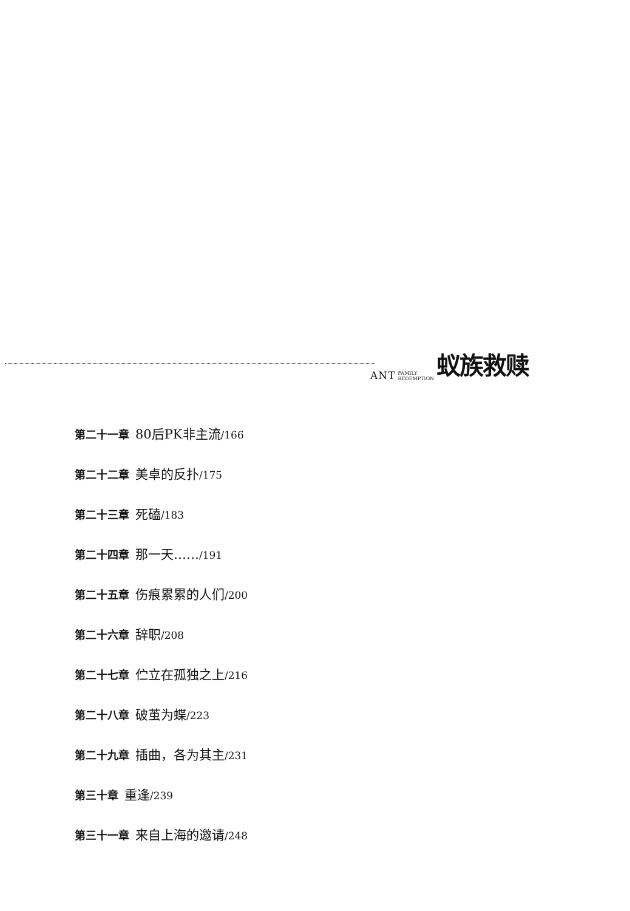ANT FAMILY
REDEMPTION 蚁族救赎
第二十一章 80后PK非主流/166
第二十二章 美卓的反扑/175
第二十三章 死磕/183
第二十四章 那一天……/191
第二十五章 伤痕累累的人们/200
第二十六章 辞职/208
第二十七章 伫立在孤独之上/216
第二十八章 破茧为蝶/223
第二十九章 插曲，各为其主/231
第三十章 重逢/239
第三十一章 来自上海的邀请/248